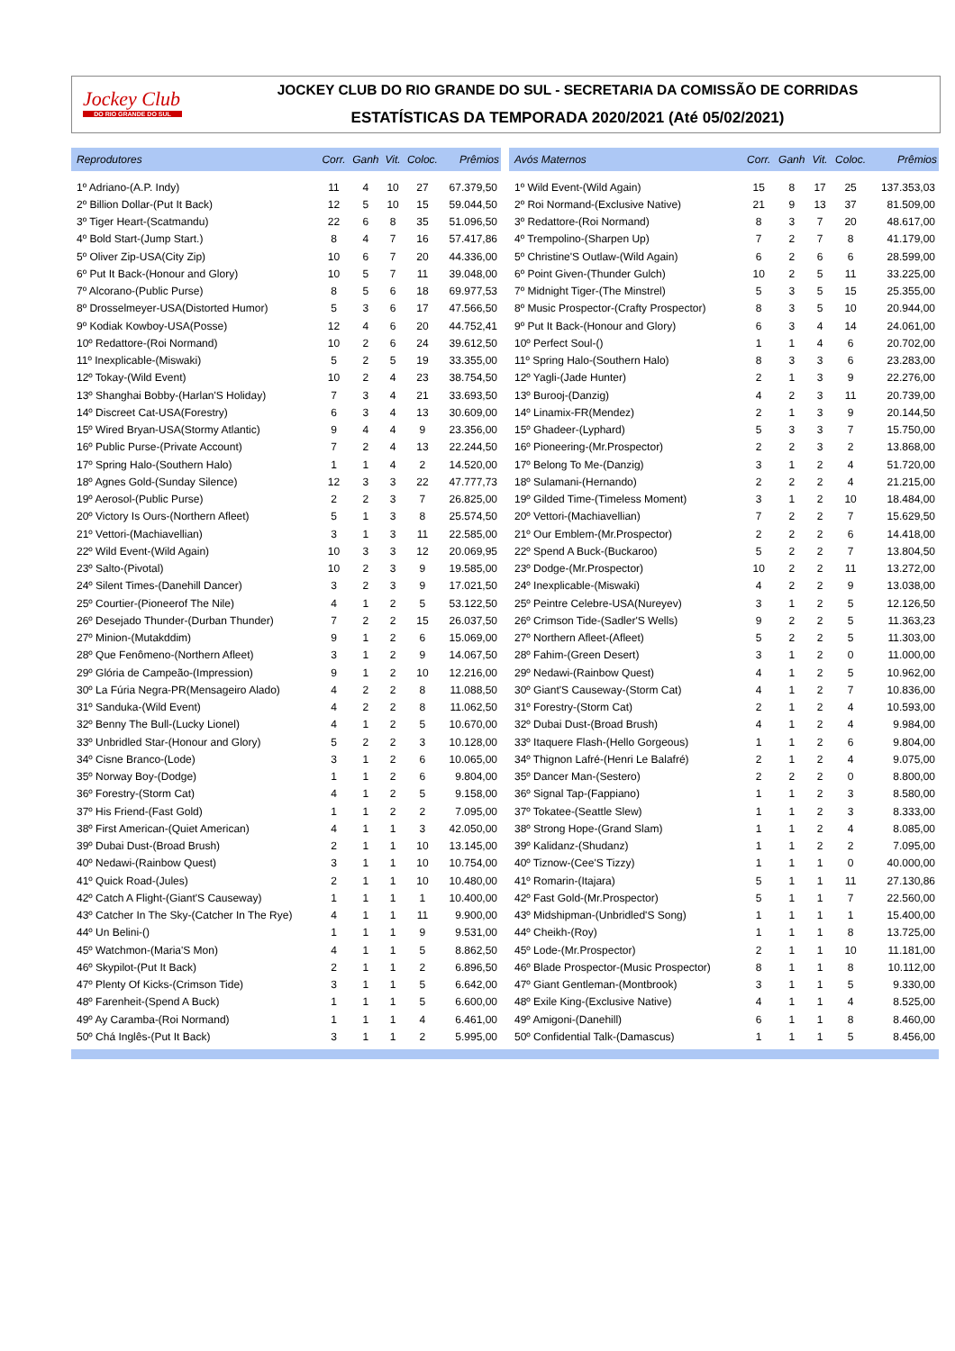Jockey Club
DO RIO GRANDE DO SUL
JOCKEY CLUB DO RIO GRANDE DO SUL - SECRETARIA DA COMISSÃO DE CORRIDAS
ESTATÍSTICAS DA TEMPORADA 2020/2021 (Até 05/02/2021)
| Reprodutores | Corr. | Ganh | Vit. | Coloc. | Prêmios |
| --- | --- | --- | --- | --- | --- |
| 1º Adriano-(A.P. Indy) | 11 | 4 | 10 | 27 | 67.379,50 |
| 2º Billion Dollar-(Put It Back) | 12 | 5 | 10 | 15 | 59.044,50 |
| 3º Tiger Heart-(Scatmandu) | 22 | 6 | 8 | 35 | 51.096,50 |
| 4º Bold Start-(Jump Start.) | 8 | 4 | 7 | 16 | 57.417,86 |
| 5º Oliver Zip-USA(City Zip) | 10 | 6 | 7 | 20 | 44.336,00 |
| 6º Put It Back-(Honour and Glory) | 10 | 5 | 7 | 11 | 39.048,00 |
| 7º Alcorano-(Public Purse) | 8 | 5 | 6 | 18 | 69.977,53 |
| 8º Drosselmeyer-USA(Distorted Humor) | 5 | 3 | 6 | 17 | 47.566,50 |
| 9º Kodiak Kowboy-USA(Posse) | 12 | 4 | 6 | 20 | 44.752,41 |
| 10º Redattore-(Roi Normand) | 10 | 2 | 6 | 24 | 39.612,50 |
| 11º Inexplicable-(Miswaki) | 5 | 2 | 5 | 19 | 33.355,00 |
| 12º Tokay-(Wild Event) | 10 | 2 | 4 | 23 | 38.754,50 |
| 13º Shanghai Bobby-(Harlan'S Holiday) | 7 | 3 | 4 | 21 | 33.693,50 |
| 14º Discreet Cat-USA(Forestry) | 6 | 3 | 4 | 13 | 30.609,00 |
| 15º Wired Bryan-USA(Stormy Atlantic) | 9 | 4 | 4 | 9 | 23.356,00 |
| 16º Public Purse-(Private Account) | 7 | 2 | 4 | 13 | 22.244,50 |
| 17º Spring Halo-(Southern Halo) | 1 | 1 | 4 | 2 | 14.520,00 |
| 18º Agnes Gold-(Sunday Silence) | 12 | 3 | 3 | 22 | 47.777,73 |
| 19º Aerosol-(Public Purse) | 2 | 2 | 3 | 7 | 26.825,00 |
| 20º Victory Is Ours-(Northern Afleet) | 5 | 1 | 3 | 8 | 25.574,50 |
| 21º Vettori-(Machiavellian) | 3 | 1 | 3 | 11 | 22.585,00 |
| 22º Wild Event-(Wild Again) | 10 | 3 | 3 | 12 | 20.069,95 |
| 23º Salto-(Pivotal) | 10 | 2 | 3 | 9 | 19.585,00 |
| 24º Silent Times-(Danehill Dancer) | 3 | 2 | 3 | 9 | 17.021,50 |
| 25º Courtier-(Pioneerof The Nile) | 4 | 1 | 2 | 5 | 53.122,50 |
| 26º Desejado Thunder-(Durban Thunder) | 7 | 2 | 2 | 15 | 26.037,50 |
| 27º Minion-(Mutakddim) | 9 | 1 | 2 | 6 | 15.069,00 |
| 28º Que Fenômeno-(Northern Afleet) | 3 | 1 | 2 | 9 | 14.067,50 |
| 29º Glória de Campeão-(Impression) | 9 | 1 | 2 | 10 | 12.216,00 |
| 30º La Fúria Negra-PR(Mensageiro Alado) | 4 | 2 | 2 | 8 | 11.088,50 |
| 31º Sanduka-(Wild Event) | 4 | 2 | 2 | 8 | 11.062,50 |
| 32º Benny The Bull-(Lucky Lionel) | 4 | 1 | 2 | 5 | 10.670,00 |
| 33º Unbridled Star-(Honour and Glory) | 5 | 2 | 2 | 3 | 10.128,00 |
| 34º Cisne Branco-(Lode) | 3 | 1 | 2 | 6 | 10.065,00 |
| 35º Norway Boy-(Dodge) | 1 | 1 | 2 | 6 | 9.804,00 |
| 36º Forestry-(Storm Cat) | 4 | 1 | 2 | 5 | 9.158,00 |
| 37º His Friend-(Fast Gold) | 1 | 1 | 2 | 2 | 7.095,00 |
| 38º First American-(Quiet American) | 4 | 1 | 1 | 3 | 42.050,00 |
| 39º Dubai Dust-(Broad Brush) | 2 | 1 | 1 | 10 | 13.145,00 |
| 40º Nedawi-(Rainbow Quest) | 3 | 1 | 1 | 10 | 10.754,00 |
| 41º Quick Road-(Jules) | 2 | 1 | 1 | 10 | 10.480,00 |
| 42º Catch A Flight-(Giant'S Causeway) | 1 | 1 | 1 | 1 | 10.400,00 |
| 43º Catcher In The Sky-(Catcher In The Rye) | 4 | 1 | 1 | 11 | 9.900,00 |
| 44º Un Belini-() | 1 | 1 | 1 | 9 | 9.531,00 |
| 45º Watchmon-(Maria'S Mon) | 4 | 1 | 1 | 5 | 8.862,50 |
| 46º Skypilot-(Put It Back) | 2 | 1 | 1 | 2 | 6.896,50 |
| 47º Plenty Of Kicks-(Crimson Tide) | 3 | 1 | 1 | 5 | 6.642,00 |
| 48º Farenheit-(Spend A Buck) | 1 | 1 | 1 | 5 | 6.600,00 |
| 49º Ay Caramba-(Roi Normand) | 1 | 1 | 1 | 4 | 6.461,00 |
| 50º Chá Inglês-(Put It Back) | 3 | 1 | 1 | 2 | 5.995,00 |
| Avós Maternos | Corr. | Ganh | Vit. | Coloc. | Prêmios |
| --- | --- | --- | --- | --- | --- |
| 1º Wild Event-(Wild Again) | 15 | 8 | 17 | 25 | 137.353,03 |
| 2º Roi Normand-(Exclusive Native) | 21 | 9 | 13 | 37 | 81.509,00 |
| 3º Redattore-(Roi Normand) | 8 | 3 | 7 | 20 | 48.617,00 |
| 4º Trempolino-(Sharpen Up) | 7 | 2 | 7 | 8 | 41.179,00 |
| 5º Christine'S Outlaw-(Wild Again) | 6 | 2 | 6 | 6 | 28.599,00 |
| 6º Point Given-(Thunder Gulch) | 10 | 2 | 5 | 11 | 33.225,00 |
| 7º Midnight Tiger-(The Minstrel) | 5 | 3 | 5 | 15 | 25.355,00 |
| 8º Music Prospector-(Crafty Prospector) | 8 | 3 | 5 | 10 | 20.944,00 |
| 9º Put It Back-(Honour and Glory) | 6 | 3 | 4 | 14 | 24.061,00 |
| 10º Perfect Soul-() | 1 | 1 | 4 | 6 | 20.702,00 |
| 11º Spring Halo-(Southern Halo) | 8 | 3 | 3 | 6 | 23.283,00 |
| 12º Yagli-(Jade Hunter) | 2 | 1 | 3 | 9 | 22.276,00 |
| 13º Burooj-(Danzig) | 4 | 2 | 3 | 11 | 20.739,00 |
| 14º Linamix-FR(Mendez) | 2 | 1 | 3 | 9 | 20.144,50 |
| 15º Ghadeer-(Lyphard) | 5 | 3 | 3 | 7 | 15.750,00 |
| 16º Pioneering-(Mr.Prospector) | 2 | 2 | 3 | 2 | 13.868,00 |
| 17º Belong To Me-(Danzig) | 3 | 1 | 2 | 4 | 51.720,00 |
| 18º Sulamani-(Hernando) | 2 | 2 | 2 | 4 | 21.215,00 |
| 19º Gilded Time-(Timeless Moment) | 3 | 1 | 2 | 10 | 18.484,00 |
| 20º Vettori-(Machiavellian) | 7 | 2 | 2 | 7 | 15.629,50 |
| 21º Our Emblem-(Mr.Prospector) | 2 | 2 | 2 | 6 | 14.418,00 |
| 22º Spend A Buck-(Buckaroo) | 5 | 2 | 2 | 7 | 13.804,50 |
| 23º Dodge-(Mr.Prospector) | 10 | 2 | 2 | 11 | 13.272,00 |
| 24º Inexplicable-(Miswaki) | 4 | 2 | 2 | 9 | 13.038,00 |
| 25º Peintre Celebre-USA(Nureyev) | 3 | 1 | 2 | 5 | 12.126,50 |
| 26º Crimson Tide-(Sadler'S Wells) | 9 | 2 | 2 | 5 | 11.363,23 |
| 27º Northern Afleet-(Afleet) | 5 | 2 | 2 | 5 | 11.303,00 |
| 28º Fahim-(Green Desert) | 3 | 1 | 2 | 0 | 11.000,00 |
| 29º Nedawi-(Rainbow Quest) | 4 | 1 | 2 | 5 | 10.962,00 |
| 30º Giant'S Causeway-(Storm Cat) | 4 | 1 | 2 | 7 | 10.836,00 |
| 31º Forestry-(Storm Cat) | 2 | 1 | 2 | 4 | 10.593,00 |
| 32º Dubai Dust-(Broad Brush) | 4 | 1 | 2 | 4 | 9.984,00 |
| 33º Itaquere Flash-(Hello Gorgeous) | 1 | 1 | 2 | 6 | 9.804,00 |
| 34º Thignon Lafré-(Henri Le Balafré) | 2 | 1 | 2 | 4 | 9.075,00 |
| 35º Dancer Man-(Sestero) | 2 | 2 | 2 | 0 | 8.800,00 |
| 36º Signal Tap-(Fappiano) | 1 | 1 | 2 | 3 | 8.580,00 |
| 37º Tokatee-(Seattle Slew) | 1 | 1 | 2 | 3 | 8.333,00 |
| 38º Strong Hope-(Grand Slam) | 1 | 1 | 2 | 4 | 8.085,00 |
| 39º Kalidanz-(Shudanz) | 1 | 1 | 2 | 2 | 7.095,00 |
| 40º Tiznow-(Cee'S Tizzy) | 1 | 1 | 1 | 0 | 40.000,00 |
| 41º Romarin-(Itajara) | 5 | 1 | 1 | 11 | 27.130,86 |
| 42º Fast Gold-(Mr.Prospector) | 5 | 1 | 1 | 7 | 22.560,00 |
| 43º Midshipman-(Unbridled'S Song) | 1 | 1 | 1 | 1 | 15.400,00 |
| 44º Cheikh-(Roy) | 1 | 1 | 1 | 8 | 13.725,00 |
| 45º Lode-(Mr.Prospector) | 2 | 1 | 1 | 10 | 11.181,00 |
| 46º Blade Prospector-(Music Prospector) | 8 | 1 | 1 | 8 | 10.112,00 |
| 47º Giant Gentleman-(Montbrook) | 3 | 1 | 1 | 5 | 9.330,00 |
| 48º Exile King-(Exclusive Native) | 4 | 1 | 1 | 4 | 8.525,00 |
| 49º Amigoni-(Danehill) | 6 | 1 | 1 | 8 | 8.460,00 |
| 50º Confidential Talk-(Damascus) | 1 | 1 | 1 | 5 | 8.456,00 |